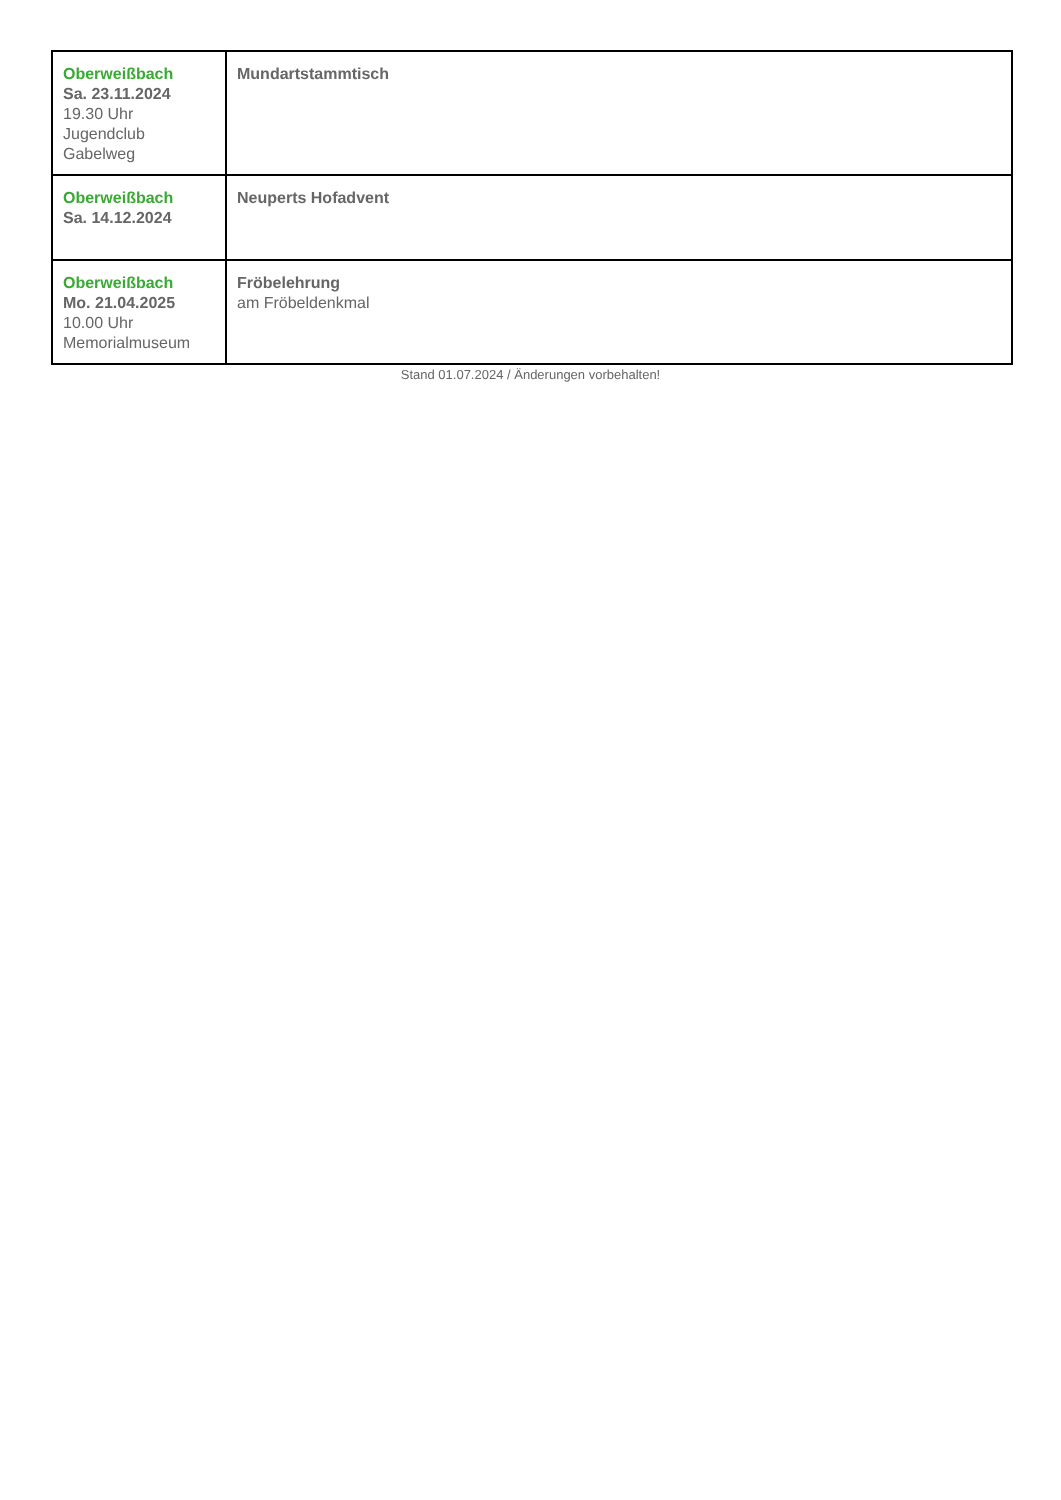| Oberweißbach Sa. 23.11.2024 19.30 Uhr Jugendclub Gabelweg | Mundartstammtisch |
| Oberweißbach Sa. 14.12.2024 | Neuperts Hofadvent |
| Oberweißbach Mo. 21.04.2025 10.00 Uhr Memorialmuseum | Fröbelehrung am Fröbeldenkmal |
Stand 01.07.2024 / Änderungen vorbehalten!